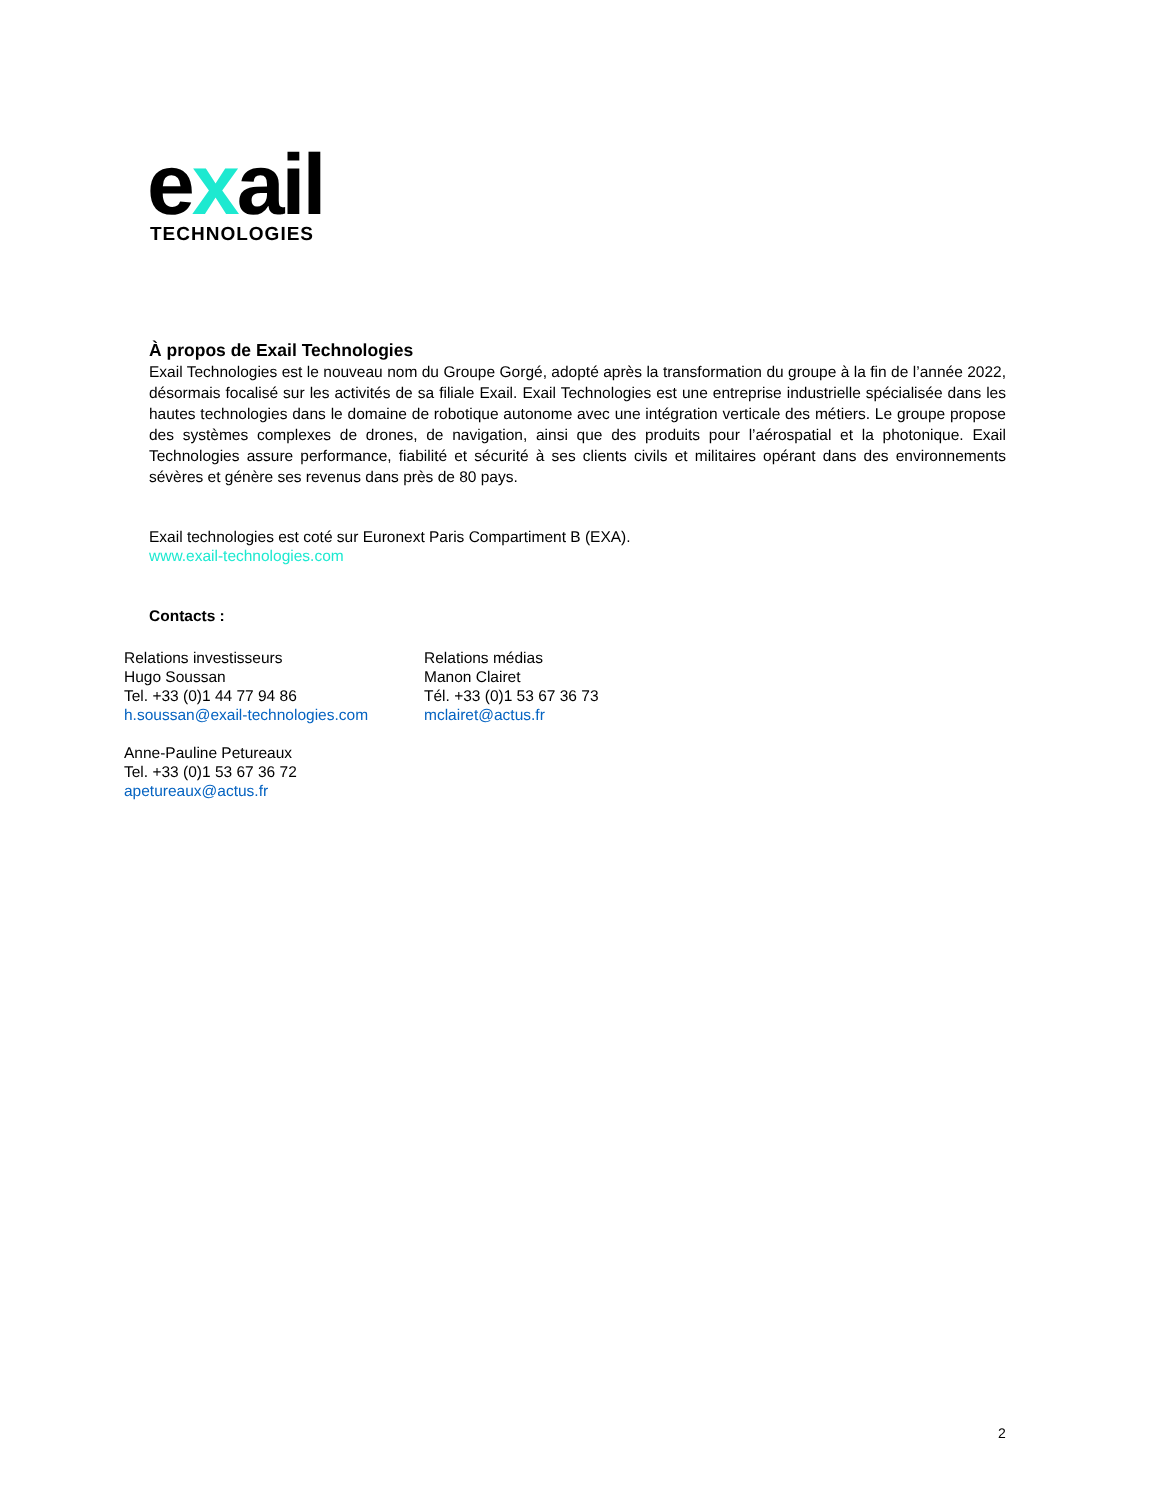exail
TECHNOLOGIES
À propos de Exail Technologies
Exail Technologies est le nouveau nom du Groupe Gorgé, adopté après la transformation du groupe à la fin de l’année 2022, désormais focalisé sur les activités de sa filiale Exail. Exail Technologies est une entreprise industrielle spécialisée dans les hautes technologies dans le domaine de robotique autonome avec une intégration verticale des métiers. Le groupe propose des systèmes complexes de drones, de navigation, ainsi que des produits pour l’aérospatial et la photonique. Exail Technologies assure performance, fiabilité et sécurité à ses clients civils et militaires opérant dans des environnements sévères et génère ses revenus dans près de 80 pays.
Exail technologies est coté sur Euronext Paris Compartiment B (EXA).
www.exail-technologies.com
Contacts :
Relations investisseurs
Hugo Soussan
Tel. +33 (0)1 44 77 94 86
h.soussan@exail-technologies.com
Anne-Pauline Petureaux
Tel. +33 (0)1 53 67 36 72
apetureaux@actus.fr
Relations médias
Manon Clairet
Tél. +33 (0)1 53 67 36 73
mclairet@actus.fr
2